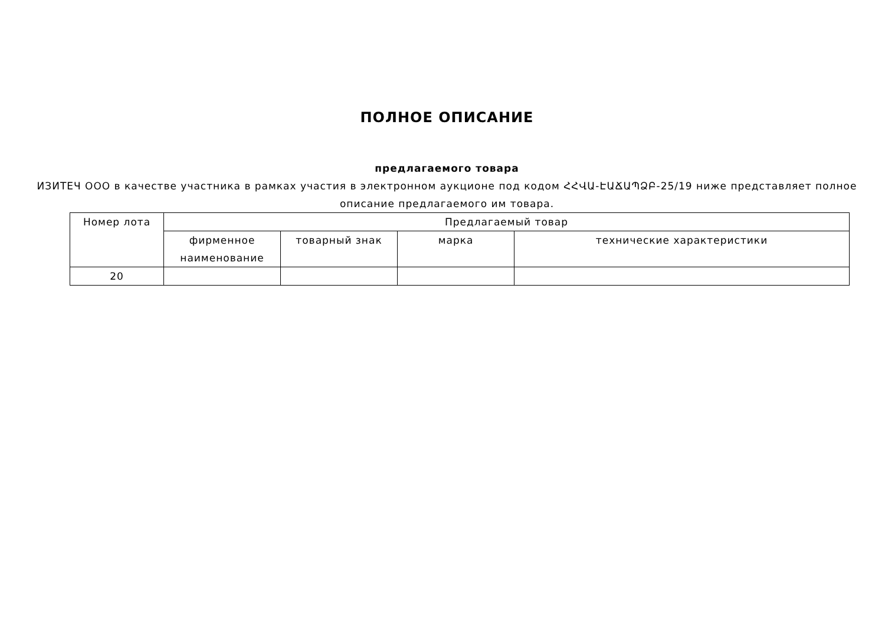ПОЛНОЕ ОПИСАНИЕ
предлагаемого товара
ИЗИТЕЧ ООО в качестве участника в рамках участия в электронном аукционе под кодом ՀՀՎԱ-ԷԱՃԱՊՁԲ-25/19 ниже представляет полное описание предлагаемого им товара.
| Номер лота | Предлагаемый товар | | | |
| --- | --- | --- | --- | --- |
| | фирменное наименование | товарный знак | марка | технические характеристики |
| 20 | | | | |